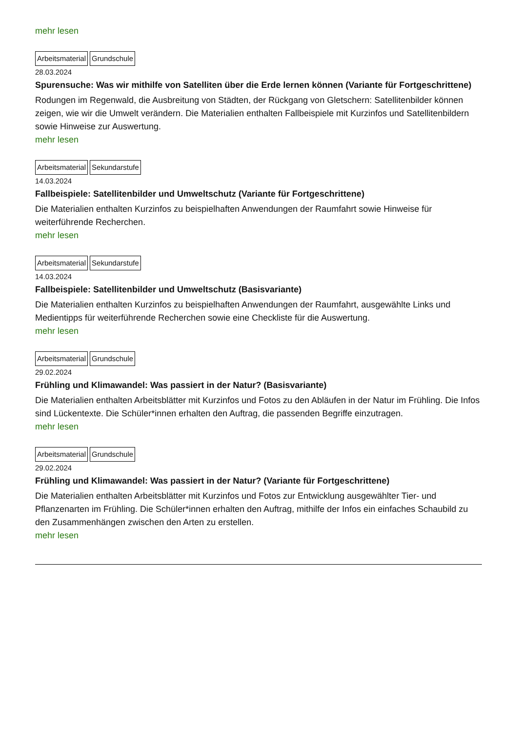mehr lesen
Arbeitsmaterial Grundschule
28.03.2024
Spurensuche: Was wir mithilfe von Satelliten über die Erde lernen können (Variante für Fortgeschrittene)
Rodungen im Regenwald, die Ausbreitung von Städten, der Rückgang von Gletschern: Satellitenbilder können zeigen, wie wir die Umwelt verändern. Die Materialien enthalten Fallbeispiele mit Kurzinfos und Satellitenbildern sowie Hinweise zur Auswertung.
mehr lesen
Arbeitsmaterial Sekundarstufe
14.03.2024
Fallbeispiele: Satellitenbilder und Umweltschutz (Variante für Fortgeschrittene)
Die Materialien enthalten Kurzinfos zu beispielhaften Anwendungen der Raumfahrt sowie Hinweise für weiterführende Recherchen.
mehr lesen
Arbeitsmaterial Sekundarstufe
14.03.2024
Fallbeispiele: Satellitenbilder und Umweltschutz (Basisvariante)
Die Materialien enthalten Kurzinfos zu beispielhaften Anwendungen der Raumfahrt, ausgewählte Links und Medientipps für weiterführende Recherchen sowie eine Checkliste für die Auswertung.
mehr lesen
Arbeitsmaterial Grundschule
29.02.2024
Frühling und Klimawandel: Was passiert in der Natur? (Basisvariante)
Die Materialien enthalten Arbeitsblätter mit Kurzinfos und Fotos zu den Abläufen in der Natur im Frühling. Die Infos sind Lückentexte. Die Schüler*innen erhalten den Auftrag, die passenden Begriffe einzutragen.
mehr lesen
Arbeitsmaterial Grundschule
29.02.2024
Frühling und Klimawandel: Was passiert in der Natur? (Variante für Fortgeschrittene)
Die Materialien enthalten Arbeitsblätter mit Kurzinfos und Fotos zur Entwicklung ausgewählter Tier- und Pflanzenarten im Frühling. Die Schüler*innen erhalten den Auftrag, mithilfe der Infos ein einfaches Schaubild zu den Zusammenhängen zwischen den Arten zu erstellen.
mehr lesen